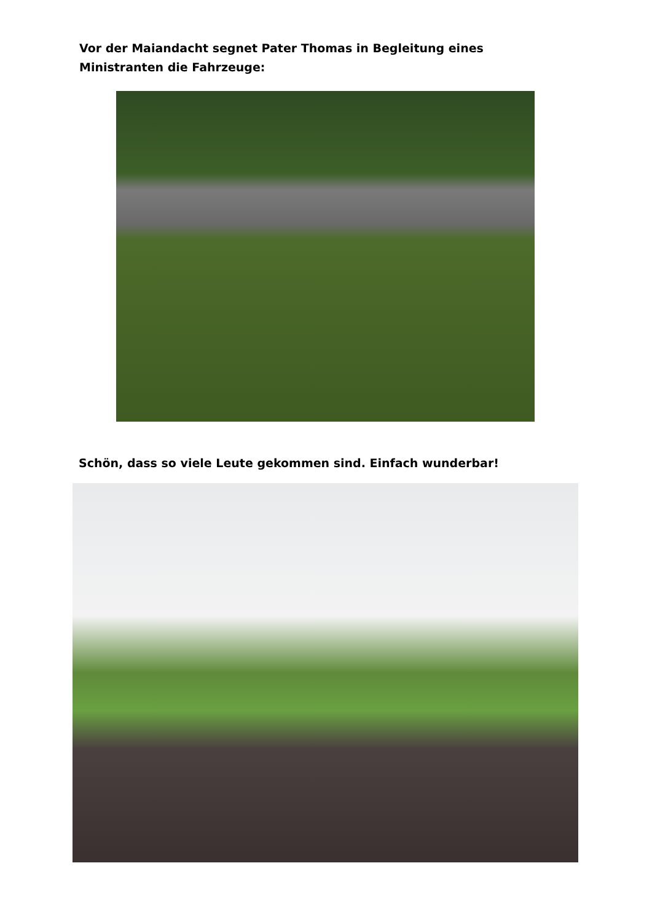Vor der Maiandacht segnet Pater Thomas in Begleitung eines Ministranten die Fahrzeuge:
Schön, dass so viele Leute gekommen sind. Einfach wunderbar!